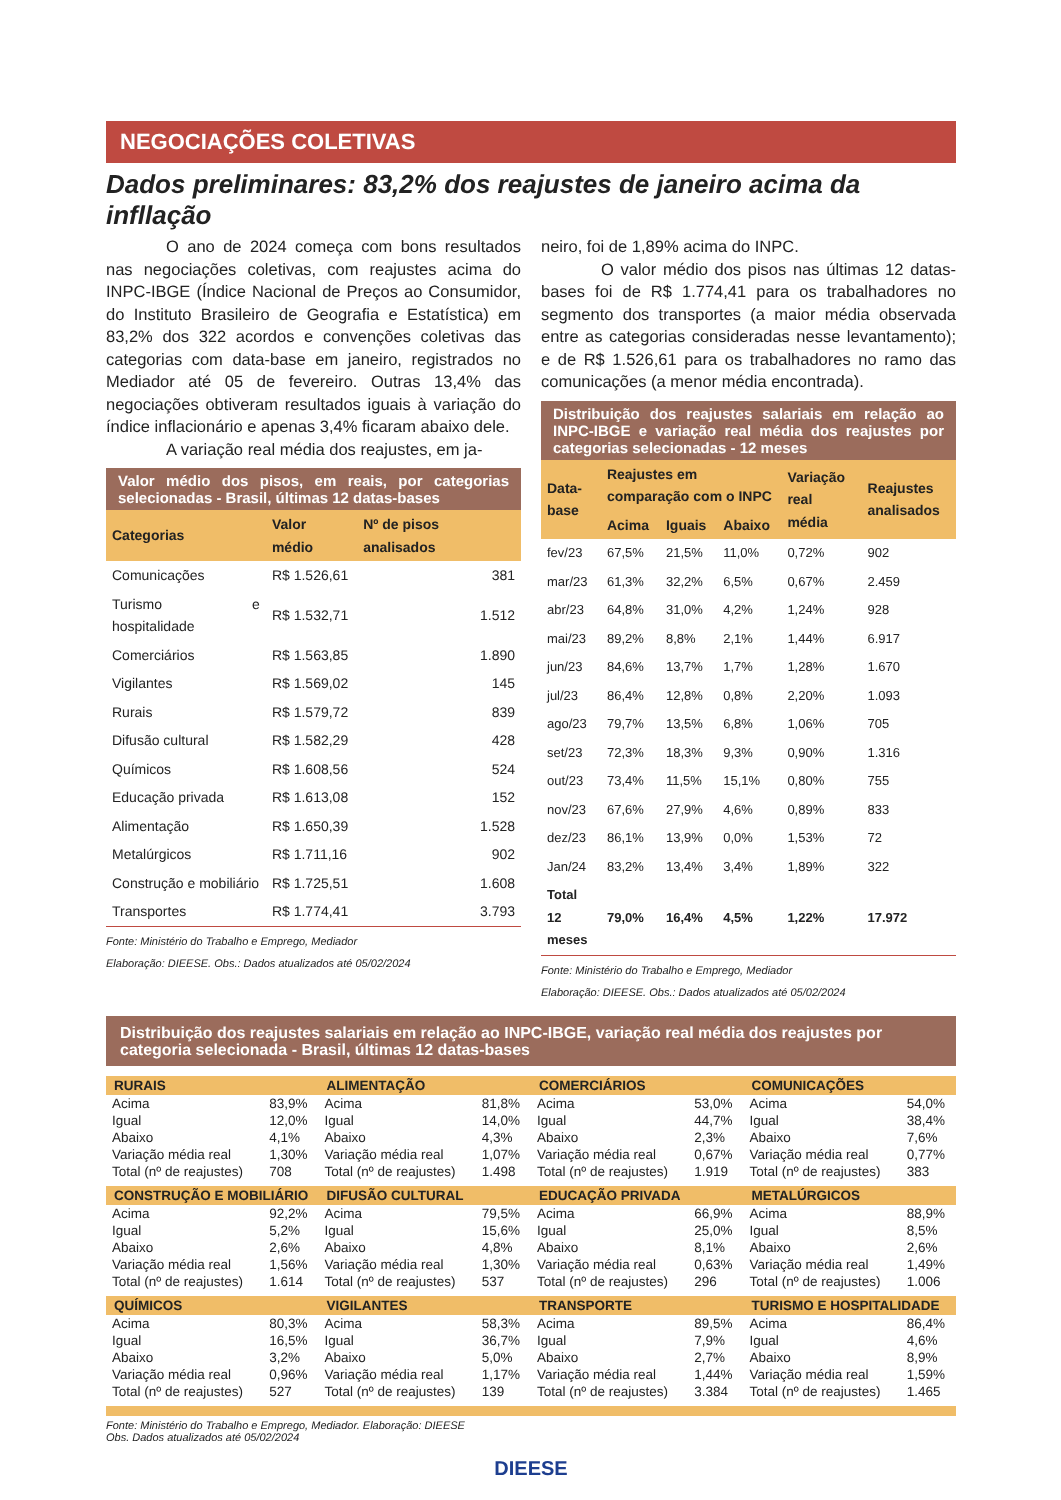NEGOCIAÇÕES COLETIVAS
Dados preliminares: 83,2% dos reajustes de janeiro acima da infllação
O ano de 2024 começa com bons resultados nas negociações coletivas, com reajustes acima do INPC-IBGE (Índice Nacional de Preços ao Consumidor, do Instituto Brasileiro de Geografia e Estatística) em 83,2% dos 322 acordos e convenções coletivas das categorias com data-base em janeiro, registrados no Mediador até 05 de fevereiro. Outras 13,4% das negociações obtiveram resultados iguais à variação do índice inflacionário e apenas 3,4% ficaram abaixo dele.
A variação real média dos reajustes, em ja-
Valor médio dos pisos, em reais, por categorias selecionadas - Brasil, últimas 12 datas-bases
| Categorias | Valor médio | Nº de pisos analisados |
| --- | --- | --- |
| Comunicações | R$ 1.526,61 | 381 |
| Turismo e hospitalidade | R$ 1.532,71 | 1.512 |
| Comerciários | R$ 1.563,85 | 1.890 |
| Vigilantes | R$ 1.569,02 | 145 |
| Rurais | R$ 1.579,72 | 839 |
| Difusão cultural | R$ 1.582,29 | 428 |
| Químicos | R$ 1.608,56 | 524 |
| Educação privada | R$ 1.613,08 | 152 |
| Alimentação | R$ 1.650,39 | 1.528 |
| Metalúrgicos | R$ 1.711,16 | 902 |
| Construção e mobiliário | R$ 1.725,51 | 1.608 |
| Transportes | R$ 1.774,41 | 3.793 |
Fonte: Ministério do Trabalho e Emprego, Mediador
Elaboração: DIEESE. Obs.: Dados atualizados até 05/02/2024
neiro, foi de 1,89% acima do INPC.
O valor médio dos pisos nas últimas 12 datas-bases foi de R$ 1.774,41 para os trabalhadores no segmento dos transportes (a maior média observada entre as categorias consideradas nesse levantamento); e de R$ 1.526,61 para os trabalhadores no ramo das comunicações (a menor média encontrada).
Distribuição dos reajustes salariais em relação ao INPC-IBGE e variação real média dos reajustes por categorias selecionadas - 12 meses
| Data-base | Reajustes em comparação com o INPC | | | Variação real média | Reajustes analisados |
| --- | --- | --- | --- | --- | --- |
| | Acima | Iguais | Abaixo | | |
| fev/23 | 67,5% | 21,5% | 11,0% | 0,72% | 902 |
| mar/23 | 61,3% | 32,2% | 6,5% | 0,67% | 2.459 |
| abr/23 | 64,8% | 31,0% | 4,2% | 1,24% | 928 |
| mai/23 | 89,2% | 8,8% | 2,1% | 1,44% | 6.917 |
| jun/23 | 84,6% | 13,7% | 1,7% | 1,28% | 1.670 |
| jul/23 | 86,4% | 12,8% | 0,8% | 2,20% | 1.093 |
| ago/23 | 79,7% | 13,5% | 6,8% | 1,06% | 705 |
| set/23 | 72,3% | 18,3% | 9,3% | 0,90% | 1.316 |
| out/23 | 73,4% | 11,5% | 15,1% | 0,80% | 755 |
| nov/23 | 67,6% | 27,9% | 4,6% | 0,89% | 833 |
| dez/23 | 86,1% | 13,9% | 0,0% | 1,53% | 72 |
| Jan/24 | 83,2% | 13,4% | 3,4% | 1,89% | 322 |
| Total 12 meses | 79,0% | 16,4% | 4,5% | 1,22% | 17.972 |
Fonte: Ministério do Trabalho e Emprego, Mediador
Elaboração: DIEESE. Obs.: Dados atualizados até 05/02/2024
Distribuição dos reajustes salariais em relação ao INPC-IBGE, variação real média dos reajustes por categoria selecionada - Brasil, últimas 12 datas-bases
RURAIS
| Acima | 83,9% |
| Igual | 12,0% |
| Abaixo | 4,1% |
| Variação média real | 1,30% |
| Total (nº de reajustes) | 708 |
ALIMENTAÇÃO
| Acima | 81,8% |
| Igual | 14,0% |
| Abaixo | 4,3% |
| Variação média real | 1,07% |
| Total (nº de reajustes) | 1.498 |
COMERCIÁRIOS
| Acima | 53,0% |
| Igual | 44,7% |
| Abaixo | 2,3% |
| Variação média real | 0,67% |
| Total (nº de reajustes) | 1.919 |
COMUNICAÇÕES
| Acima | 54,0% |
| Igual | 38,4% |
| Abaixo | 7,6% |
| Variação média real | 0,77% |
| Total (nº de reajustes) | 383 |
CONSTRUÇÃO E MOBILIÁRIO
| Acima | 92,2% |
| Igual | 5,2% |
| Abaixo | 2,6% |
| Variação média real | 1,56% |
| Total (nº de reajustes) | 1.614 |
DIFUSÃO CULTURAL
| Acima | 79,5% |
| Igual | 15,6% |
| Abaixo | 4,8% |
| Variação média real | 1,30% |
| Total (nº de reajustes) | 537 |
EDUCAÇÃO PRIVADA
| Acima | 66,9% |
| Igual | 25,0% |
| Abaixo | 8,1% |
| Variação média real | 0,63% |
| Total (nº de reajustes) | 296 |
METALÚRGICOS
| Acima | 88,9% |
| Igual | 8,5% |
| Abaixo | 2,6% |
| Variação média real | 1,49% |
| Total (nº de reajustes) | 1.006 |
QUÍMICOS
| Acima | 80,3% |
| Igual | 16,5% |
| Abaixo | 3,2% |
| Variação média real | 0,96% |
| Total (nº de reajustes) | 527 |
VIGILANTES
| Acima | 58,3% |
| Igual | 36,7% |
| Abaixo | 5,0% |
| Variação média real | 1,17% |
| Total (nº de reajustes) | 139 |
TRANSPORTE
| Acima | 89,5% |
| Igual | 7,9% |
| Abaixo | 2,7% |
| Variação média real | 1,44% |
| Total (nº de reajustes) | 3.384 |
TURISMO E HOSPITALIDADE
| Acima | 86,4% |
| Igual | 4,6% |
| Abaixo | 8,9% |
| Variação média real | 1,59% |
| Total (nº de reajustes) | 1.465 |
Fonte: Ministério do Trabalho e Emprego, Mediador. Elaboração: DIEESE
Obs. Dados atualizados até 05/02/2024
DIEESE